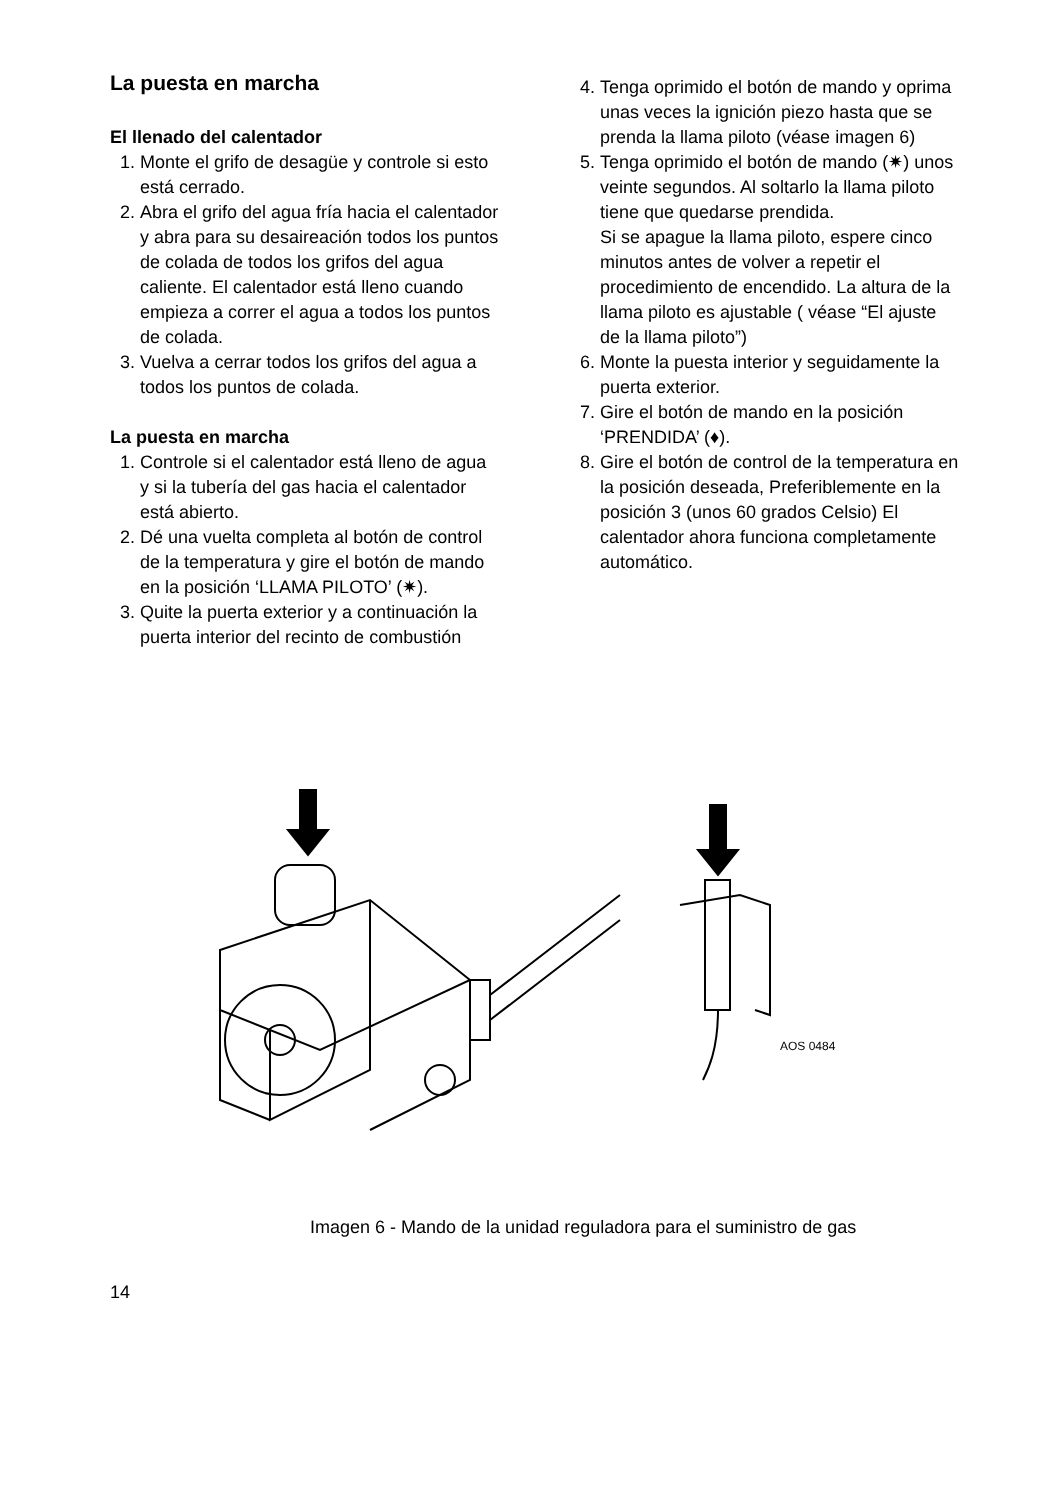La puesta en marcha
El llenado del calentador
1. Monte el grifo de desagüe y controle si esto está cerrado.
2. Abra el grifo del agua fría hacia el calentador y abra para su desaireación todos los puntos de colada de todos los grifos del agua caliente. El calentador está lleno cuando empieza a correr el agua a todos los puntos de colada.
3. Vuelva a cerrar todos los grifos del agua a todos los puntos de colada.
La puesta en marcha
1. Controle si el calentador está lleno de agua y si la tubería del gas hacia el calentador está abierto.
2. Dé una vuelta completa al botón de control de la temperatura y gire el botón de mando en la posición ‘LLAMA PILOTO’ (✷).
3. Quite la puerta exterior y a continuación la puerta interior del recinto de combustión
4. Tenga oprimido el botón de mando y oprima unas veces la ignición piezo hasta que se prenda la llama piloto (véase imagen 6)
5. Tenga oprimido el botón de mando (✷) unos veinte segundos. Al soltarlo la llama piloto tiene que quedarse prendida.
Si se apague la llama piloto, espere cinco minutos antes de volver a repetir el procedimiento de encendido. La altura de la llama piloto es ajustable ( véase “El ajuste de la llama piloto”)
6. Monte la puesta interior y seguidamente la puerta exterior.
7. Gire el botón de mando en la posición ‘PRENDIDA’ (♦).
8. Gire el botón de control de la temperatura en la posición deseada, Preferiblemente en la posición 3 (unos 60 grados Celsio) El calentador ahora funciona completamente automático.
AOS 0484
Imagen 6 - Mando de la unidad reguladora para el suministro de gas
14